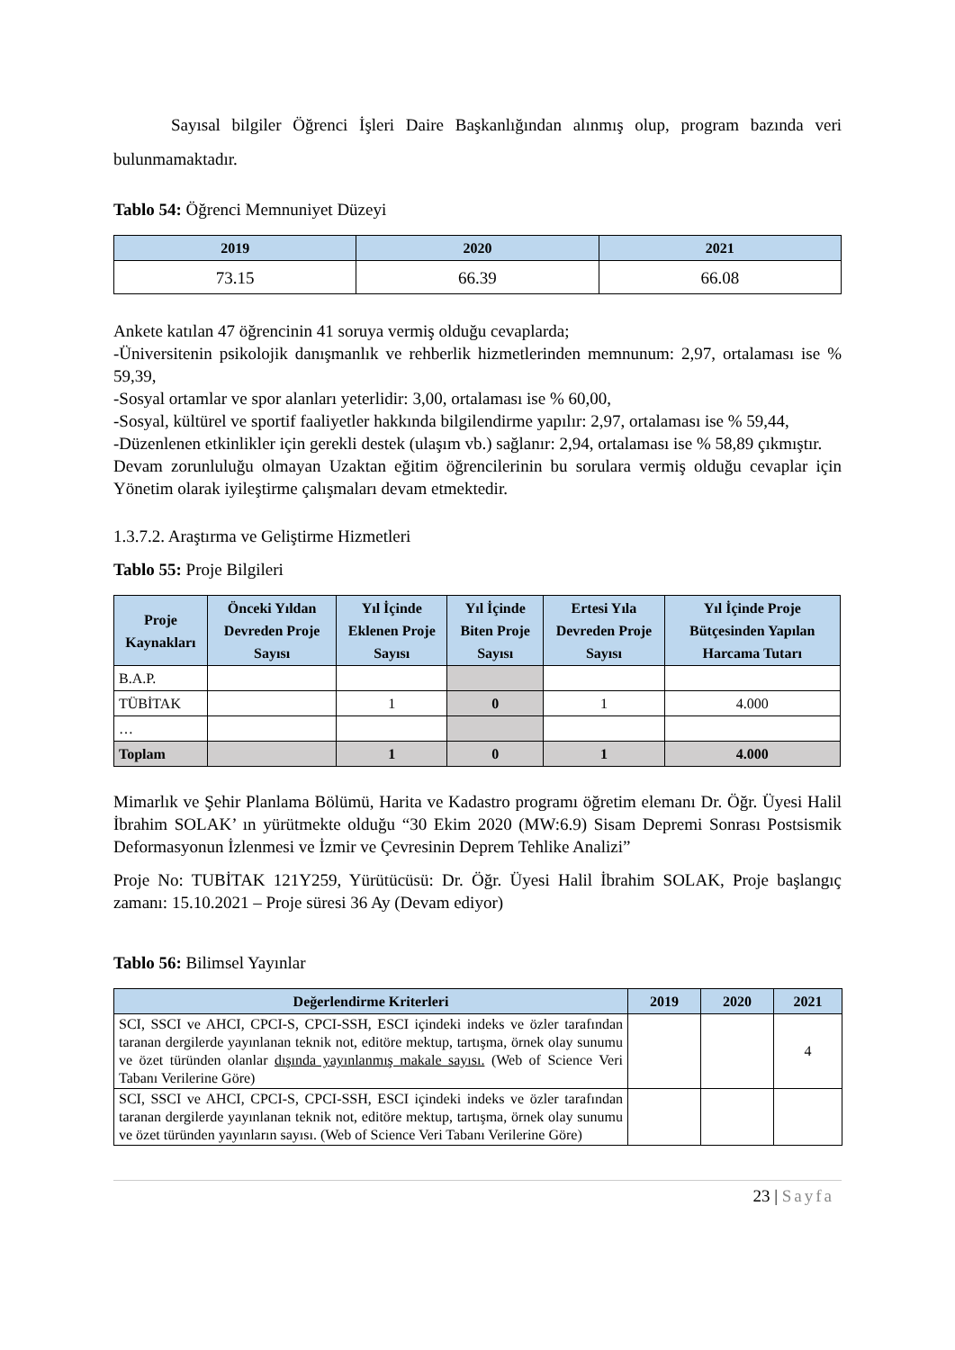Sayısal bilgiler Öğrenci İşleri Daire Başkanlığından alınmış olup, program bazında veri bulunmamaktadır.
Tablo 54: Öğrenci Memnuniyet Düzeyi
| 2019 | 2020 | 2021 |
| --- | --- | --- |
| 73.15 | 66.39 | 66.08 |
Ankete katılan 47 öğrencinin 41 soruya vermiş olduğu cevaplarda;
-Üniversitenin psikolojik danışmanlık ve rehberlik hizmetlerinden memnunum: 2,97, ortalaması ise % 59,39,
-Sosyal ortamlar ve spor alanları yeterlidir: 3,00, ortalaması ise % 60,00,
-Sosyal, kültürel ve sportif faaliyetler hakkında bilgilendirme yapılır: 2,97, ortalaması ise % 59,44,
-Düzenlenen etkinlikler için gerekli destek (ulaşım vb.) sağlanır: 2,94, ortalaması ise % 58,89 çıkmıştır.
Devam zorunluluğu olmayan Uzaktan eğitim öğrencilerinin bu sorulara vermiş olduğu cevaplar için Yönetim olarak iyileştirme çalışmaları devam etmektedir.
1.3.7.2. Araştırma ve Geliştirme Hizmetleri
Tablo 55: Proje Bilgileri
| Proje Kaynakları | Önceki Yıldan Devreden Proje Sayısı | Yıl İçinde Eklenen Proje Sayısı | Yıl İçinde Biten Proje Sayısı | Ertesi Yıla Devreden Proje Sayısı | Yıl İçinde Proje Bütçesinden Yapılan Harcama Tutarı |
| --- | --- | --- | --- | --- | --- |
| B.A.P. | | | | | |
| TÜBİTAK | | 1 | 0 | 1 | 4.000 |
| … | | | | | |
| Toplam | | 1 | 0 | 1 | 4.000 |
Mimarlık ve Şehir Planlama Bölümü, Harita ve Kadastro programı öğretim elemanı Dr. Öğr. Üyesi Halil İbrahim SOLAK’ ın yürütmekte olduğu “30 Ekim 2020 (MW:6.9) Sisam Depremi Sonrası Postsismik Deformasyonun İzlenmesi ve İzmir ve Çevresinin Deprem Tehlike Analizi”
Proje No: TUBİTAK 121Y259, Yürütücüsü: Dr. Öğr. Üyesi Halil İbrahim SOLAK, Proje başlangıç zamanı: 15.10.2021 – Proje süresi 36 Ay (Devam ediyor)
Tablo 56: Bilimsel Yayınlar
| Değerlendirme Kriterleri | 2019 | 2020 | 2021 |
| --- | --- | --- | --- |
| SCI, SSCI ve AHCI, CPCI-S, CPCI-SSH, ESCI içindeki indeks ve özler tarafından taranan dergilerde yayınlanan teknik not, editöre mektup, tartışma, örnek olay sunumu ve özet türünden olanlar dışında yayınlanmış makale sayısı. (Web of Science Veri Tabanı Verilerine Göre) | | | 4 |
| SCI, SSCI ve AHCI, CPCI-S, CPCI-SSH, ESCI içindeki indeks ve özler tarafından taranan dergilerde yayınlanan teknik not, editöre mektup, tartışma, örnek olay sunumu ve özet türünden yayınların sayısı. (Web of Science Veri Tabanı Verilerine Göre) | | | |
23 | Sayfa